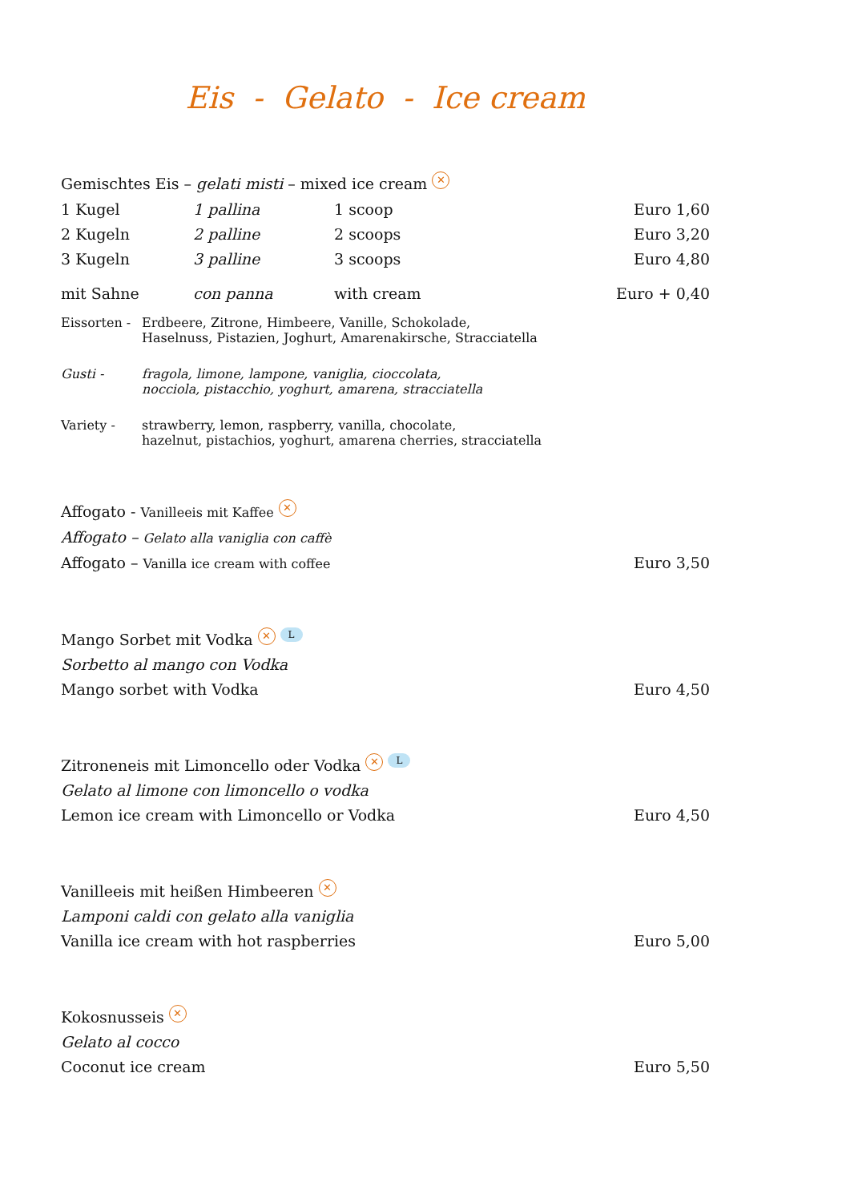Eis - Gelato - Ice cream
Gemischtes Eis – gelati misti – mixed ice cream ✕
| 1 Kugel | 1 pallina | 1 scoop | Euro 1,60 |
| 2 Kugeln | 2 palline | 2 scoops | Euro 3,20 |
| 3 Kugeln | 3 palline | 3 scoops | Euro 4,80 |
| mit Sahne | con panna | with cream | Euro + 0,40 |
| Eissorten - | Erdbeere, Zitrone, Himbeere, Vanille, Schokolade, Haselnuss, Pistazien, Joghurt, Amarenakirsche, Stracciatella |
| Gusti - | fragola, limone, lampone, vaniglia, cioccolata, nocciola, pistacchio, yoghurt, amarena, stracciatella |
| Variety - | strawberry, lemon, raspberry, vanilla, chocolate, hazelnut, pistachios, yoghurt, amarena cherries, stracciatella |
Affogato - Vanilleeis mit Kaffee ✕
Affogato – Gelato alla vaniglia con caffè
Affogato – Vanilla ice cream with coffee Euro 3,50
Mango Sorbet mit Vodka ✕ L
Sorbetto al mango con Vodka
Mango sorbet with Vodka Euro 4,50
Zitroneneis mit Limoncello oder Vodka ✕ L
Gelato al limone con limoncello o vodka
Lemon ice cream with Limoncello or Vodka Euro 4,50
Vanilleeis mit heißen Himbeeren ✕
Lamponi caldi con gelato alla vaniglia
Vanilla ice cream with hot raspberries Euro 5,00
Kokosnusseis ✕
Gelato al cocco
Coconut ice cream Euro 5,50